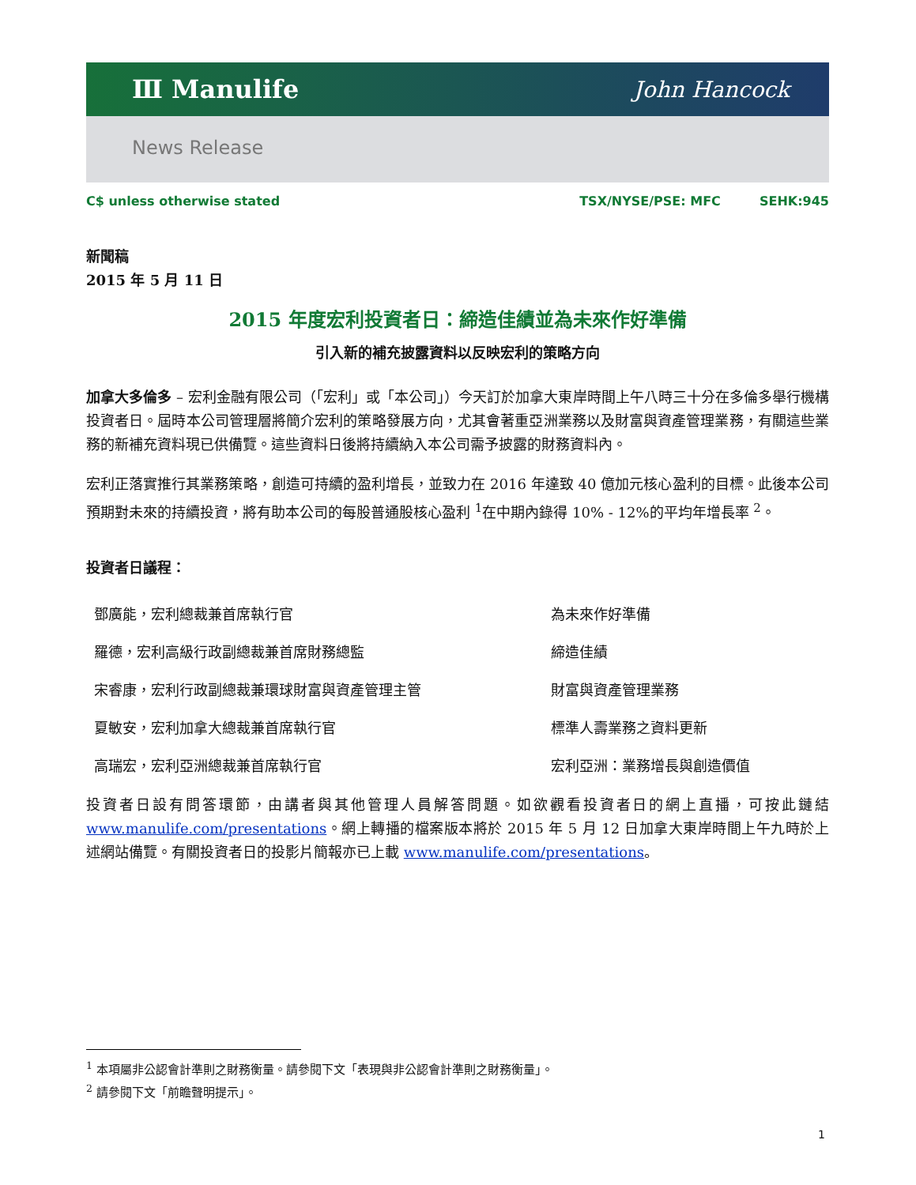Ⅲ Manulife John Hancock
News Release
C$ unless otherwise stated TSX/NYSE/PSE: MFC SEHK:945
新聞稿
2015 年 5 月 11 日
2015 年度宏利投資者日：締造佳績並為未來作好準備
引入新的補充披露資料以反映宏利的策略方向
加拿大多倫多 – 宏利金融有限公司（「宏利」或「本公司」）今天訂於加拿大東岸時間上午八時三十分在多倫多舉行機構投資者日。屆時本公司管理層將簡介宏利的策略發展方向，尤其會著重亞洲業務以及財富與資產管理業務，有關這些業務的新補充資料現已供備覽。這些資料日後將持續納入本公司需予披露的財務資料內。
宏利正落實推行其業務策略，創造可持續的盈利增長，並致力在 2016 年達致 40 億加元核心盈利的目標。此後本公司預期對未來的持續投資，將有助本公司的每股普通股核心盈利 <sup>1</sup>在中期內錄得 10% - 12%的平均年增長率 <sup>2</sup>。
投資者日議程：
| 鄧廣能，宏利總裁兼首席執行官 | 為未來作好準備 |
| 羅德，宏利高級行政副總裁兼首席財務總監 | 締造佳績 |
| 宋睿康，宏利行政副總裁兼環球財富與資產管理主管 | 財富與資產管理業務 |
| 夏敏安，宏利加拿大總裁兼首席執行官 | 標準人壽業務之資料更新 |
| 高瑞宏，宏利亞洲總裁兼首席執行官 | 宏利亞洲：業務增長與創造價值 |
投資者日設有問答環節，由講者與其他管理人員解答問題。如欲觀看投資者日的網上直播，可按此鏈結 www.manulife.com/presentations。網上轉播的檔案版本將於 2015 年 5 月 12 日加拿大東岸時間上午九時於上述網站備覽。有關投資者日的投影片簡報亦已上載 www.manulife.com/presentations。
<sup>1</sup> 本項屬非公認會計準則之財務衡量。請參閱下文「表現與非公認會計準則之財務衡量」。
<sup>2</sup> 請參閱下文「前瞻聲明提示」。
1